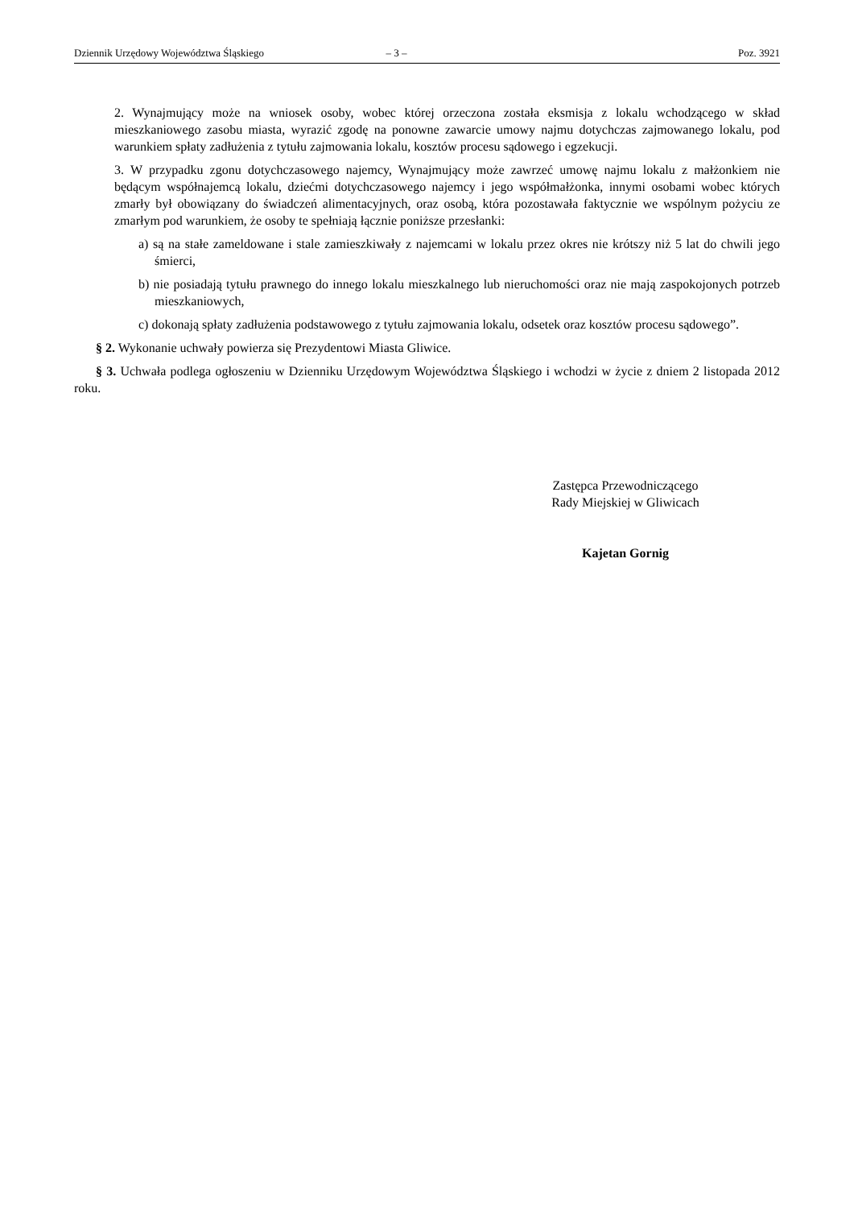Dziennik Urzędowy Województwa Śląskiego – 3 – Poz. 3921
2. Wynajmujący może na wniosek osoby, wobec której orzeczona została eksmisja z lokalu wchodzącego w skład mieszkaniowego zasobu miasta, wyrazić zgodę na ponowne zawarcie umowy najmu dotychczas zajmowanego lokalu, pod warunkiem spłaty zadłużenia z tytułu zajmowania lokalu, kosztów procesu sądowego i egzekucji.
3. W przypadku zgonu dotychczasowego najemcy, Wynajmujący może zawrzeć umowę najmu lokalu z małżonkiem nie będącym współnajemcą lokalu, dziećmi dotychczasowego najemcy i jego współmałżonka, innymi osobami wobec których zmarły był obowiązany do świadczeń alimentacyjnych, oraz osobą, która pozostawała faktycznie we wspólnym pożyciu ze zmarłym pod warunkiem, że osoby te spełniają łącznie poniższe przesłanki:
a) są na stałe zameldowane i stale zamieszkiwały z najemcami w lokalu przez okres nie krótszy niż 5 lat do chwili jego śmierci,
b) nie posiadają tytułu prawnego do innego lokalu mieszkalnego lub nieruchomości oraz nie mają zaspokojonych potrzeb mieszkaniowych,
c) dokonają spłaty zadłużenia podstawowego z tytułu zajmowania lokalu, odsetek oraz kosztów procesu sądowego”.
§ 2. Wykonanie uchwały powierza się Prezydentowi Miasta Gliwice.
§ 3. Uchwała podlega ogłoszeniu w Dzienniku Urzędowym Województwa Śląskiego i wchodzi w życie z dniem 2 listopada 2012 roku.
Zastępca Przewodniczącego
Rady Miejskiej w Gliwicach
Kajetan Gornig